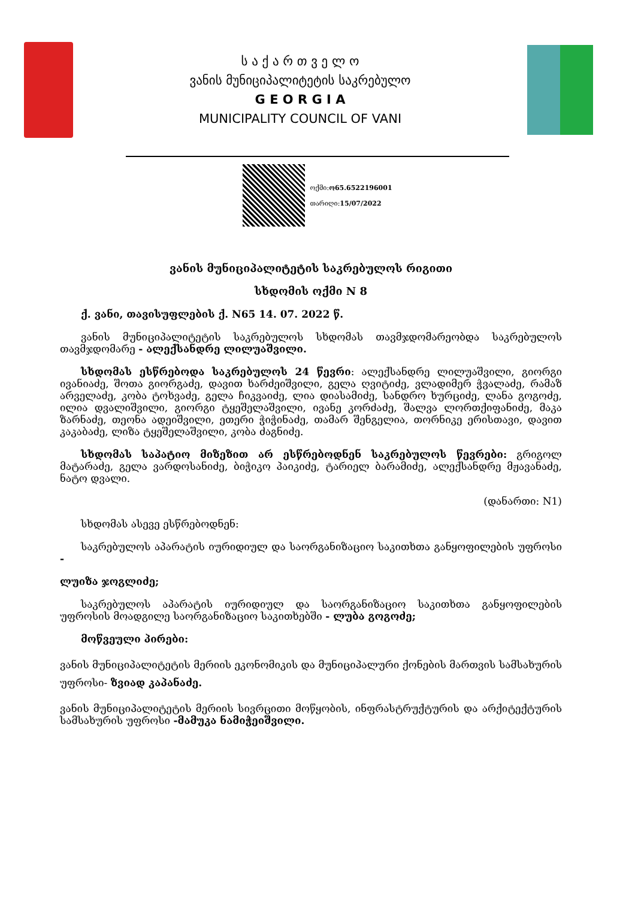ს ა ქ ა რ თ ვ ე ლ ო
ვანის მუნიციპალიტეტის საკრებულო
G E O R G I A
MUNICIPALITY COUNCIL OF VANI
ოქმი:ო65.6522196001
თარიღი:15/07/2022
ვანის მუნიციპალიტეტის საკრებულოს რიგითი
სხდომის ოქმი N 8
ქ. ვანი, თავისუფლების ქ. N65 14. 07. 2022 წ.
ვანის მუნიციპალიტეტის საკრებულოს სხდომას თავმჯდომარეობდა საკრებულოს თავმჯდომარე - ალექსანდრე ლილუაშვილი.
სხდომას ესწრებოდა საკრებულოს 24 წევრი: ალექსანდრე ლილუაშვილი, გიორგი ივანიაძე, შოთა გიორგაძე, დავით ხარძეიშვილი, გელა ღვიტიძე, ვლადიმერ ჭვალაძე, რამაზ არველაძე, კობა ტოხვაძე, გელა ჩიკვაიძე, ლია დიასამიძე, სანდრო ხურციძე, ლანა გოგოძე, ილია დვალიშვილი, გიორგი ტყეშელაშვილი, ივანე კორძაძე, შალვა ლორთქიფანიძე, მაკა ზარნაძე, თეონა ადეიშვილი, ეთერი ჭიჭინაძე, თამარ შენგელია, თორნიკე ერისთავი, დავით კაკაბაძე, ლიზა ტყეშელაშვილი, კობა ძაგნიძე.
სხდომას საპატიო მიზეზით არ ესწრებოდნენ საკრებულოს წევრები: გრიგოლ მატარაძე, გელა ვარდოსანიძე, ბიჭიკო პაიკიძე, ტარიელ ბარამიძე, ალექსანდრე მჟავანაძე, ნატო დვალი.
(დანართი: N1)
სხდომას ასევე ესწრებოდნენ:
საკრებულოს აპარატის იურიდიულ და საორგანიზაციო საკითხთა განყოფილების უფროსი -
ლუიზა ჯოგლიძე;
საკრებულოს აპარატის იურიდიულ და საორგანიზაციო საკითხთა განყოფილების უფროსის მოადგილე საორგანიზაციო საკითხებში - ლუბა გოგოძე;
მოწვეული პირები:
ვანის მუნიციპალიტეტის მერიის ეკონომიკის და მუნიციპალური ქონების მართვის სამსახურის უფროსი- ზვიად კაპანაძე.
ვანის მუნიციპალიტეტის მერიის სივრცითი მოწყობის, ინფრასტრუქტურის და არქიტექტურის სამსახურის უფროსი -მამუკა ნამიჭეიშვილი.